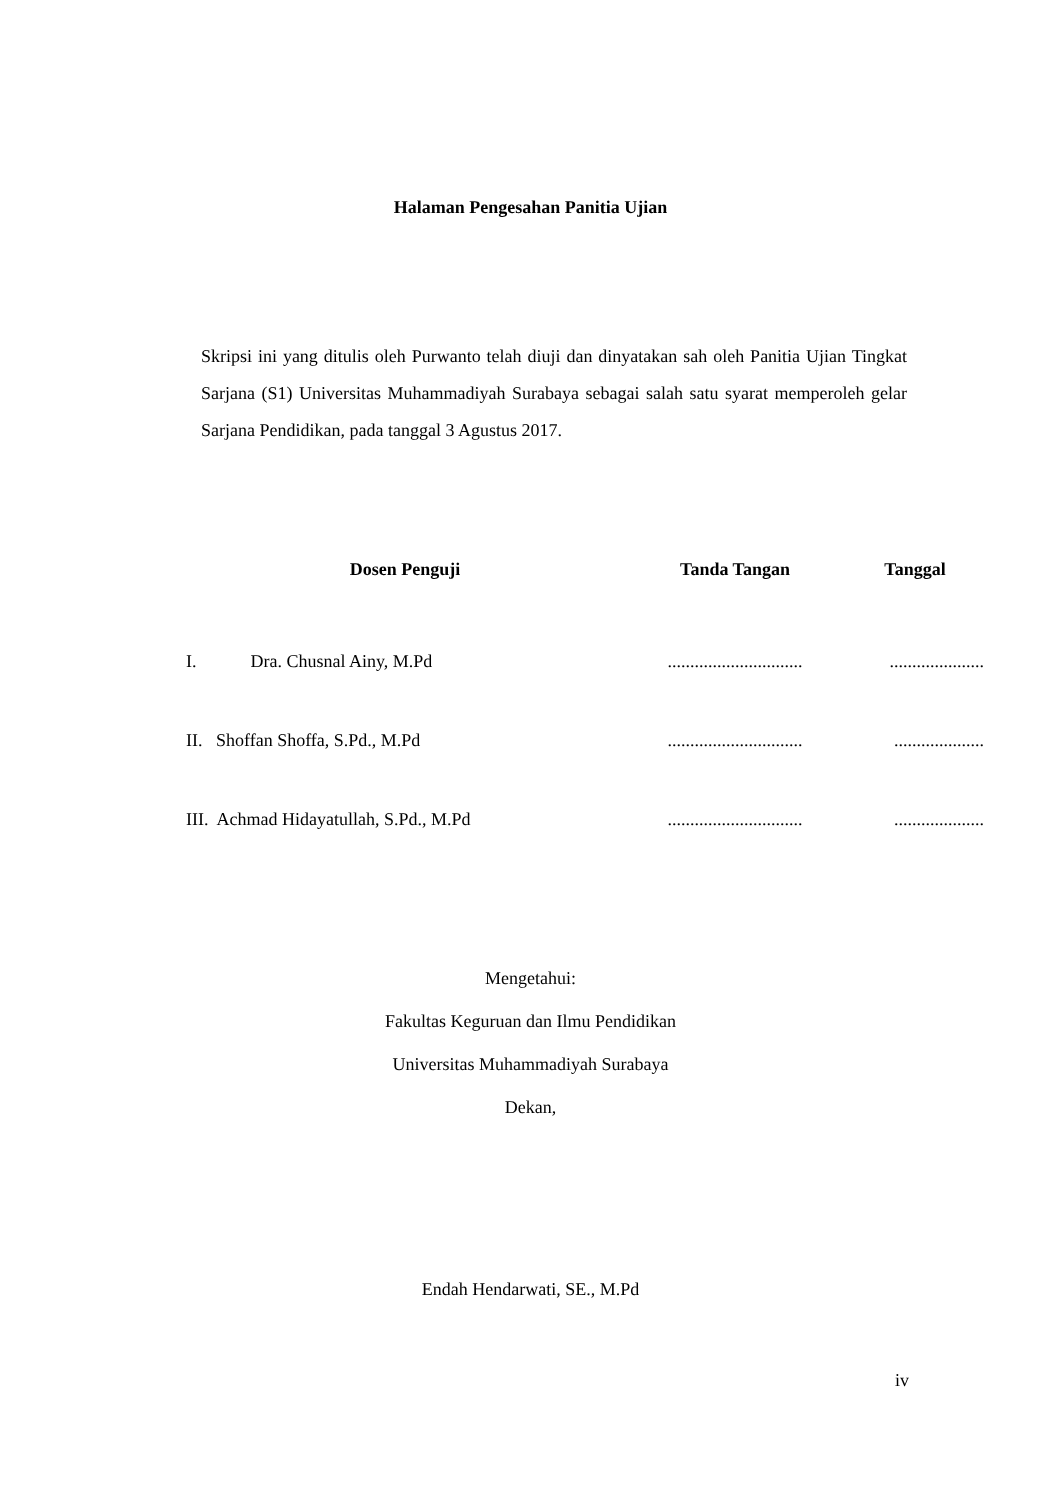Halaman Pengesahan Panitia Ujian
Skripsi ini yang ditulis oleh Purwanto telah diuji dan dinyatakan sah oleh Panitia Ujian Tingkat Sarjana (S1) Universitas Muhammadiyah Surabaya sebagai salah satu syarat memperoleh gelar Sarjana Pendidikan, pada tanggal 3 Agustus 2017.
| Dosen Penguji | Tanda Tangan | Tanggal |
| --- | --- | --- |
| I. Dra. Chusnal Ainy, M.Pd | .............................. | ..................... |
| II. Shoffan Shoffa, S.Pd., M.Pd | .............................. | .................... |
| III. Achmad Hidayatullah, S.Pd., M.Pd | .............................. | .................... |
Mengetahui:
Fakultas Keguruan dan Ilmu Pendidikan
Universitas Muhammadiyah Surabaya
Dekan,
Endah Hendarwati, SE., M.Pd
iv